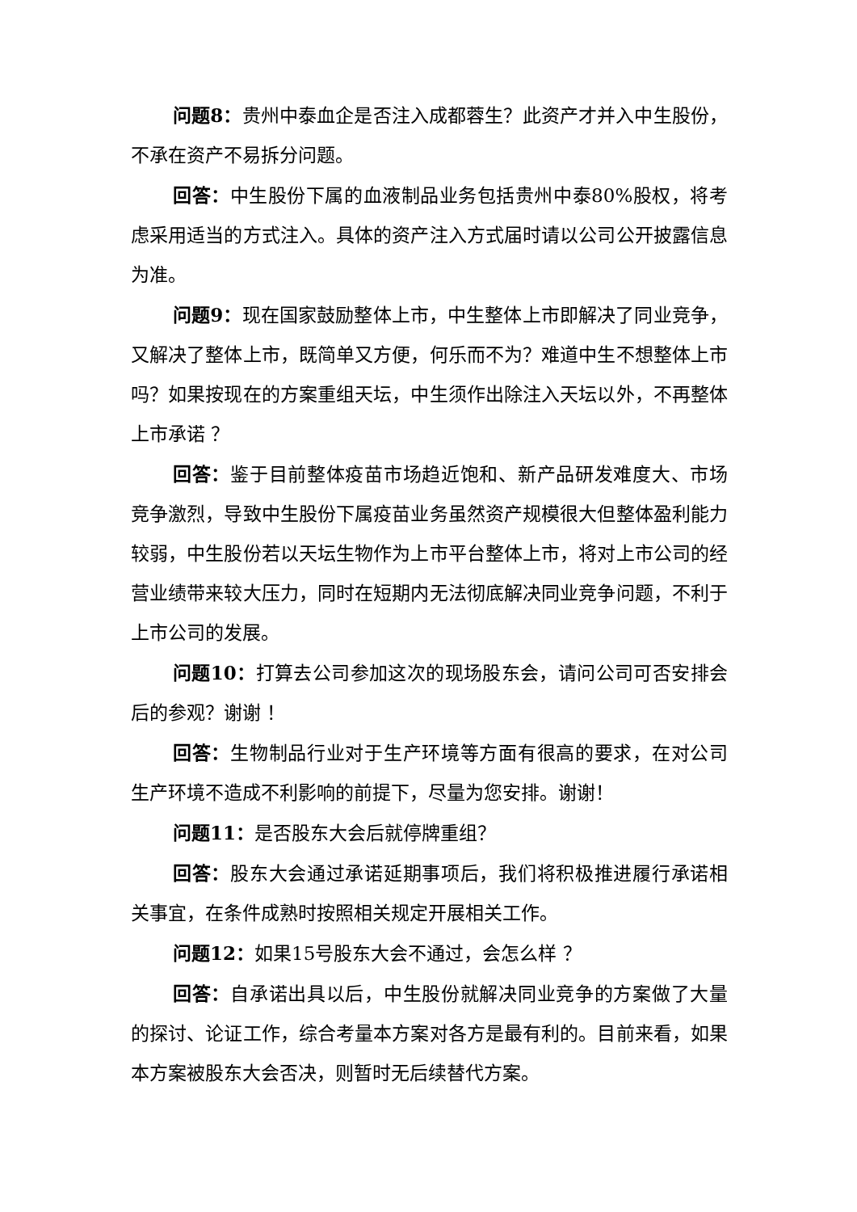问题8：贵州中泰血企是否注入成都蓉生？此资产才并入中生股份，不承在资产不易拆分问题。
回答：中生股份下属的血液制品业务包括贵州中泰80%股权，将考虑采用适当的方式注入。具体的资产注入方式届时请以公司公开披露信息为准。
问题9：现在国家鼓励整体上市，中生整体上市即解决了同业竞争，又解决了整体上市，既简单又方便，何乐而不为？难道中生不想整体上市吗？如果按现在的方案重组天坛，中生须作出除注入天坛以外，不再整体上市承诺 ？
回答：鉴于目前整体疫苗市场趋近饱和、新产品研发难度大、市场竞争激烈，导致中生股份下属疫苗业务虽然资产规模很大但整体盈利能力较弱，中生股份若以天坛生物作为上市平台整体上市，将对上市公司的经营业绩带来较大压力，同时在短期内无法彻底解决同业竞争问题，不利于上市公司的发展。
问题10：打算去公司参加这次的现场股东会，请问公司可否安排会后的参观？谢谢 ！
回答：生物制品行业对于生产环境等方面有很高的要求，在对公司生产环境不造成不利影响的前提下，尽量为您安排。谢谢！
问题11：是否股东大会后就停牌重组？
回答：股东大会通过承诺延期事项后，我们将积极推进履行承诺相关事宜，在条件成熟时按照相关规定开展相关工作。
问题12：如果15号股东大会不通过，会怎么样 ？
回答：自承诺出具以后，中生股份就解决同业竞争的方案做了大量的探讨、论证工作，综合考量本方案对各方是最有利的。目前来看，如果本方案被股东大会否决，则暂时无后续替代方案。